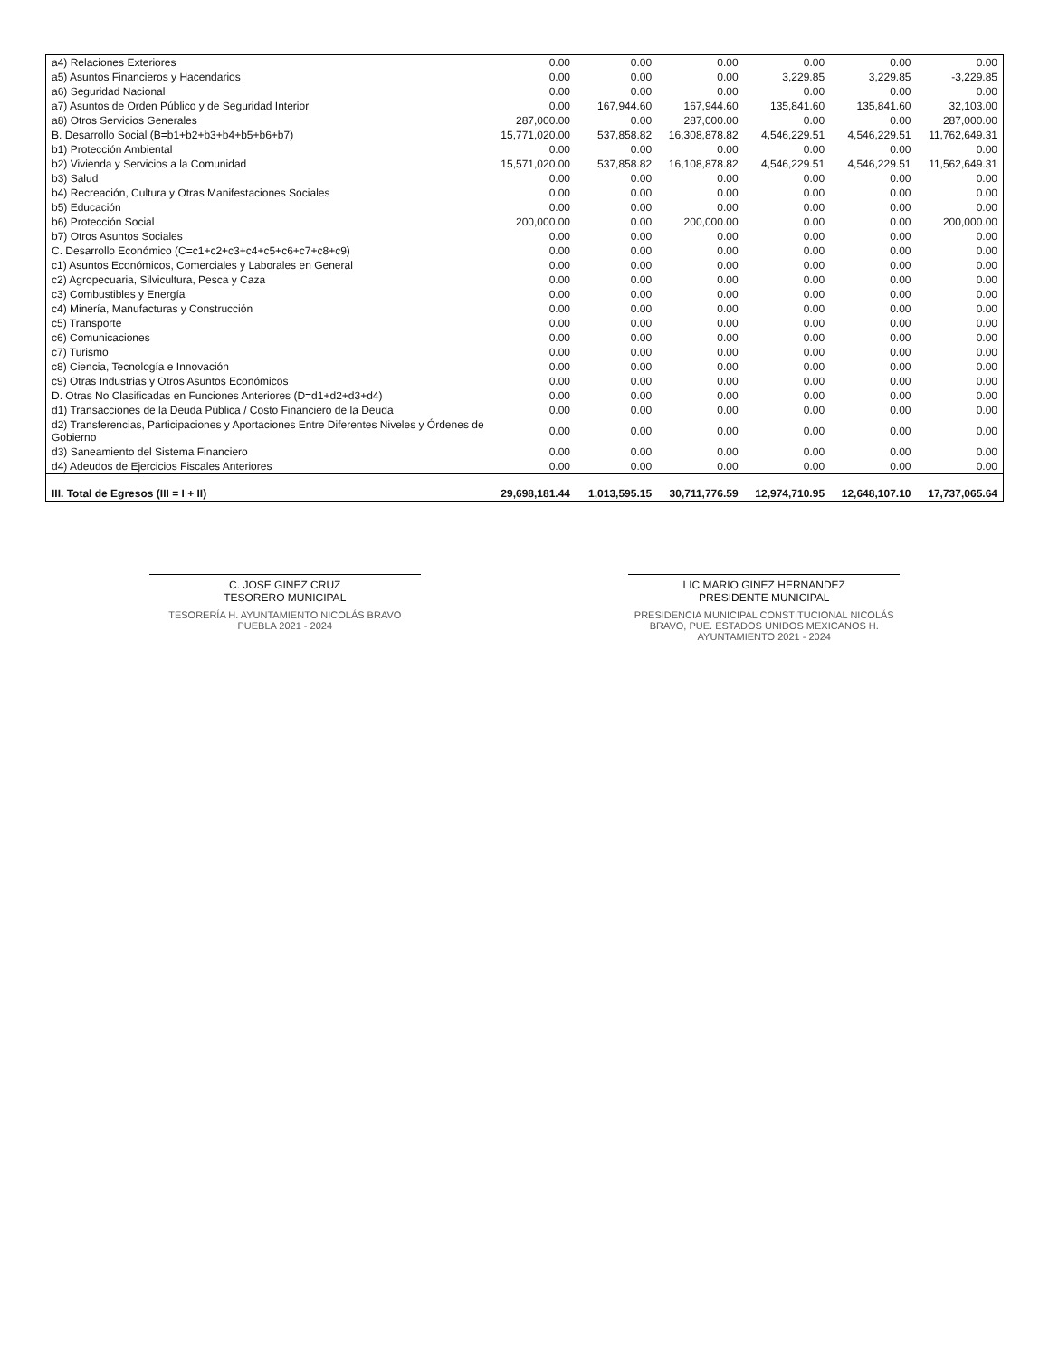| a4) Relaciones Exteriores | 0.00 | 0.00 | 0.00 | 0.00 | 0.00 | 0.00 |
| a5) Asuntos Financieros y Hacendarios | 0.00 | 0.00 | 0.00 | 3,229.85 | 3,229.85 | -3,229.85 |
| a6) Seguridad Nacional | 0.00 | 0.00 | 0.00 | 0.00 | 0.00 | 0.00 |
| a7) Asuntos de Orden Público y de Seguridad Interior | 0.00 | 167,944.60 | 167,944.60 | 135,841.60 | 135,841.60 | 32,103.00 |
| a8) Otros Servicios Generales | 287,000.00 | 0.00 | 287,000.00 | 0.00 | 0.00 | 287,000.00 |
| B. Desarrollo Social (B=b1+b2+b3+b4+b5+b6+b7) | 15,771,020.00 | 537,858.82 | 16,308,878.82 | 4,546,229.51 | 4,546,229.51 | 11,762,649.31 |
| b1) Protección Ambiental | 0.00 | 0.00 | 0.00 | 0.00 | 0.00 | 0.00 |
| b2) Vivienda y Servicios a la Comunidad | 15,571,020.00 | 537,858.82 | 16,108,878.82 | 4,546,229.51 | 4,546,229.51 | 11,562,649.31 |
| b3) Salud | 0.00 | 0.00 | 0.00 | 0.00 | 0.00 | 0.00 |
| b4) Recreación, Cultura y Otras Manifestaciones Sociales | 0.00 | 0.00 | 0.00 | 0.00 | 0.00 | 0.00 |
| b5) Educación | 0.00 | 0.00 | 0.00 | 0.00 | 0.00 | 0.00 |
| b6) Protección Social | 200,000.00 | 0.00 | 200,000.00 | 0.00 | 0.00 | 200,000.00 |
| b7) Otros Asuntos Sociales | 0.00 | 0.00 | 0.00 | 0.00 | 0.00 | 0.00 |
| C. Desarrollo Económico (C=c1+c2+c3+c4+c5+c6+c7+c8+c9) | 0.00 | 0.00 | 0.00 | 0.00 | 0.00 | 0.00 |
| c1) Asuntos Económicos, Comerciales y Laborales en General | 0.00 | 0.00 | 0.00 | 0.00 | 0.00 | 0.00 |
| c2) Agropecuaria, Silvicultura, Pesca y Caza | 0.00 | 0.00 | 0.00 | 0.00 | 0.00 | 0.00 |
| c3) Combustibles y Energía | 0.00 | 0.00 | 0.00 | 0.00 | 0.00 | 0.00 |
| c4) Minería, Manufacturas y Construcción | 0.00 | 0.00 | 0.00 | 0.00 | 0.00 | 0.00 |
| c5) Transporte | 0.00 | 0.00 | 0.00 | 0.00 | 0.00 | 0.00 |
| c6) Comunicaciones | 0.00 | 0.00 | 0.00 | 0.00 | 0.00 | 0.00 |
| c7) Turismo | 0.00 | 0.00 | 0.00 | 0.00 | 0.00 | 0.00 |
| c8) Ciencia, Tecnología e Innovación | 0.00 | 0.00 | 0.00 | 0.00 | 0.00 | 0.00 |
| c9) Otras Industrias y Otros Asuntos Económicos | 0.00 | 0.00 | 0.00 | 0.00 | 0.00 | 0.00 |
| D. Otras No Clasificadas en Funciones Anteriores (D=d1+d2+d3+d4) | 0.00 | 0.00 | 0.00 | 0.00 | 0.00 | 0.00 |
| d1) Transacciones de la Deuda Pública / Costo Financiero de la Deuda | 0.00 | 0.00 | 0.00 | 0.00 | 0.00 | 0.00 |
| d2) Transferencias, Participaciones y Aportaciones Entre Diferentes Niveles y Órdenes de Gobierno | 0.00 | 0.00 | 0.00 | 0.00 | 0.00 | 0.00 |
| d3) Saneamiento del Sistema Financiero | 0.00 | 0.00 | 0.00 | 0.00 | 0.00 | 0.00 |
| d4) Adeudos de Ejercicios Fiscales Anteriores | 0.00 | 0.00 | 0.00 | 0.00 | 0.00 | 0.00 |
| III. Total de Egresos (III = I + II) | 29,698,181.44 | 1,013,595.15 | 30,711,776.59 | 12,974,710.95 | 12,648,107.10 | 17,737,065.64 |
C. JOSE GINEZ CRUZ
TESORERO MUNICIPAL
TESORERÍA H. AYUNTAMIENTO NICOLÁS BRAVO PUEBLA 2021 - 2024
LIC MARIO GINEZ HERNANDEZ
PRESIDENTE MUNICIPAL
PRESIDENCIA MUNICIPAL CONSTITUCIONAL NICOLÁS BRAVO, PUE. ESTADOS UNIDOS MEXICANOS H. AYUNTAMIENTO 2021 - 2024